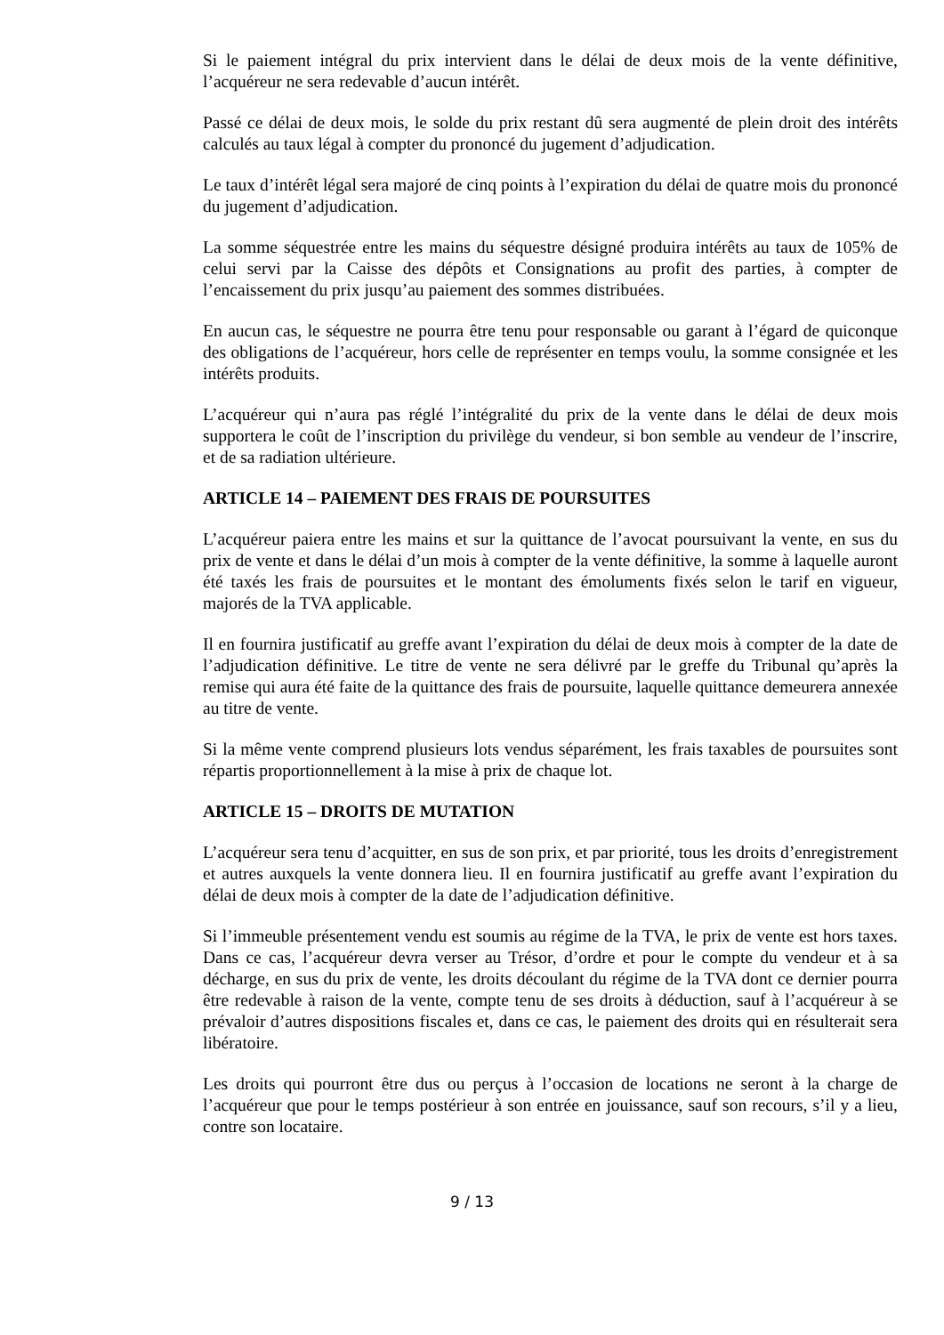Si le paiement intégral du prix intervient dans le délai de deux mois de la vente définitive, l’acquéreur ne sera redevable d’aucun intérêt.
Passé ce délai de deux mois, le solde du prix restant dû sera augmenté de plein droit des intérêts calculés au taux légal à compter du prononcé du jugement d’adjudication.
Le taux d’intérêt légal sera majoré de cinq points à l’expiration du délai de quatre mois du prononcé du jugement d’adjudication.
La somme séquestrée entre les mains du séquestre désigné produira intérêts au taux de 105% de celui servi par la Caisse des dépôts et Consignations au profit des parties, à compter de l’encaissement du prix jusqu’au paiement des sommes distribuées.
En aucun cas, le séquestre ne pourra être tenu pour responsable ou garant à l’égard de quiconque des obligations de l’acquéreur, hors celle de représenter en temps voulu, la somme consignée et les intérêts produits.
L’acquéreur qui n’aura pas réglé l’intégralité du prix de la vente dans le délai de deux mois supportera le coût de l’inscription du privilège du vendeur, si bon semble au vendeur de l’inscrire, et de sa radiation ultérieure.
ARTICLE 14 – PAIEMENT DES FRAIS DE POURSUITES
L’acquéreur paiera entre les mains et sur la quittance de l’avocat poursuivant la vente, en sus du prix de vente et dans le délai d’un mois à compter de la vente définitive, la somme à laquelle auront été taxés les frais de poursuites et le montant des émoluments fixés selon le tarif en vigueur, majorés de la TVA applicable.
Il en fournira justificatif au greffe avant l’expiration du délai de deux mois à compter de la date de l’adjudication définitive. Le titre de vente ne sera délivré par le greffe du Tribunal qu’après la remise qui aura été faite de la quittance des frais de poursuite, laquelle quittance demeurera annexée au titre de vente.
Si la même vente comprend plusieurs lots vendus séparément, les frais taxables de poursuites sont répartis proportionnellement à la mise à prix de chaque lot.
ARTICLE 15 – DROITS DE MUTATION
L’acquéreur sera tenu d’acquitter, en sus de son prix, et par priorité, tous les droits d’enregistrement et autres auxquels la vente donnera lieu. Il en fournira justificatif au greffe avant l’expiration du délai de deux mois à compter de la date de l’adjudication définitive.
Si l’immeuble présentement vendu est soumis au régime de la TVA, le prix de vente est hors taxes. Dans ce cas, l’acquéreur devra verser au Trésor, d’ordre et pour le compte du vendeur et à sa décharge, en sus du prix de vente, les droits découlant du régime de la TVA dont ce dernier pourra être redevable à raison de la vente, compte tenu de ses droits à déduction, sauf à l’acquéreur à se prévaloir d’autres dispositions fiscales et, dans ce cas, le paiement des droits qui en résulterait sera libératoire.
Les droits qui pourront être dus ou perçus à l’occasion de locations ne seront à la charge de l’acquéreur que pour le temps postérieur à son entrée en jouissance, sauf son recours, s’il y a lieu, contre son locataire.
9 / 13